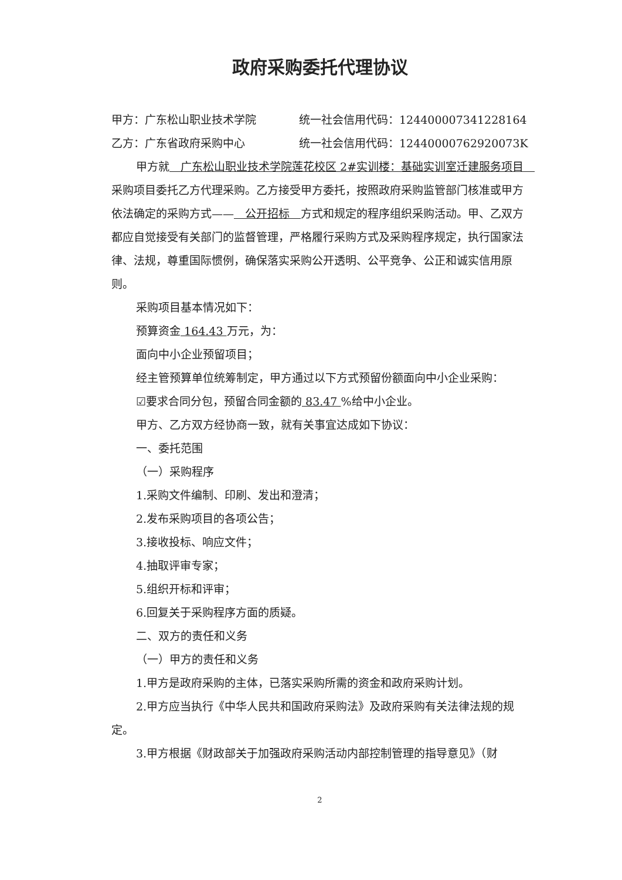政府采购委托代理协议
甲方：广东松山职业技术学院 统一社会信用代码：12440000734122816​4
乙方：广东省政府采购中心 统一社会信用代码：12440000762920073K
甲方就　广东松山职业技术学院莲花校区 2#实训楼：基础实训室迁建服务项目　采购项目委托乙方代理采购。乙方接受甲方委托，按照政府采购监管部门核准或甲方依法确定的采购方式——　公开招标　方式和规定的程序组织采购活动。甲、乙双方都应自觉接受有关部门的监督管理，严格履行采购方式及采购程序规定，执行国家法律、法规，尊重国际惯例，确保落实采购公开透明、公平竞争、公正和诚实信用原则。
采购项目基本情况如下：
预算资金 164.43 万元，为：
面向中小企业预留项目；
经主管预算单位统筹制定，甲方通过以下方式预留份额面向中小企业采购：
☑要求合同分包，预留合同金额的 83.47 %给中小企业。
甲方、乙方双方经协商一致，就有关事宜达成如下协议：
一、委托范围
（一）采购程序
1.采购文件编制、印刷、发出和澄清；
2.发布采购项目的各项公告；
3.接收投标、响应文件；
4.抽取评审专家；
5.组织开标和评审；
6.回复关于采购程序方面的质疑。
二、双方的责任和义务
（一）甲方的责任和义务
1.甲方是政府采购的主体，已落实采购所需的资金和政府采购计划。
2.甲方应当执行《中华人民共和国政府采购法》及政府采购有关法律法规的规定。
3.甲方根据《财政部关于加强政府采购活动内部控制管理的指导意见》（财
2